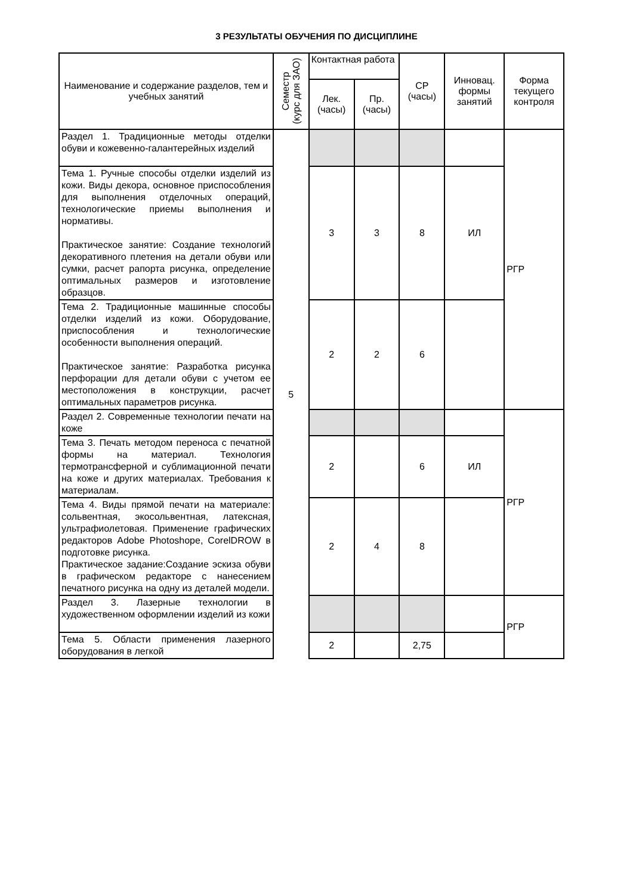3 РЕЗУЛЬТАТЫ ОБУЧЕНИЯ ПО ДИСЦИПЛИНЕ
| Наименование и содержание разделов, тем и учебных занятий | Семестр (курс для ЗАО) | Контактная работа | | СР (часы) | Инновац. формы занятий | Форма текущего контроля |
| --- | --- | --- | --- | --- | --- | --- |
| | | Лек. (часы) | Пр. (часы) | | | |
| Раздел 1. Традиционные методы отделки обуви и кожевенно-галантерейных изделий | 5 | | | | | РГР |
| Тема 1. Ручные способы отделки изделий из кожи. Виды декора, основное приспособления для выполнения отделочных операций, технологические приемы выполнения и нормативы. Практическое занятие: Создание технологий декоративного плетения на детали обуви или сумки, расчет рапорта рисунка, определение оптимальных размеров и изготовление образцов. | | 3 | 3 | 8 | ИЛ | |
| Тема 2. Традиционные машинные способы отделки изделий из кожи. Оборудование, приспособления и технологические особенности выполнения операций. Практическое занятие: Разработка рисунка перфорации для детали обуви с учетом ее местоположения в конструкции, расчет оптимальных параметров рисунка. | | 2 | 2 | 6 | | |
| Раздел 2. Современные технологии печати на коже | | | | | | РГР |
| Тема 3. Печать методом переноса с печатной формы на материал. Технология термотрансферной и сублимационной печати на коже и других материалах. Требования к материалам. | | 2 | | 6 | ИЛ | |
| Тема 4. Виды прямой печати на материале: сольвентная, экосольвентная, латексная, ультрафиолетовая. Применение графических редакторов Adobe Photoshope, CorelDROW в подготовке рисунка. Практическое задание:Создание эскиза обуви в графическом редакторе с нанесением печатного рисунка на одну из деталей модели. | | 2 | 4 | 8 | | |
| Раздел 3. Лазерные технологии в художественном оформлении изделий из кожи | | | | | | РГР |
| Тема 5. Области применения лазерного оборудования в легкой | | 2 | | 2,75 | | |